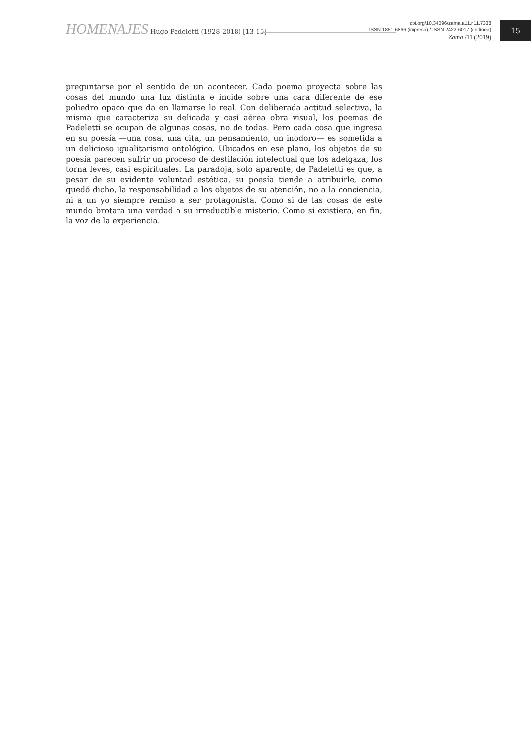HOMENAJES Hugo Padeletti (1928-2018) [13-15]
doi.org/10.34096/zama.a11.n11.7338
ISSN 1851-6866 (impresa) / ISSN 2422-6017 (en línea)
Zama /11 (2019)
15
preguntarse por el sentido de un acontecer. Cada poema proyecta sobre las cosas del mundo una luz distinta e incide sobre una cara diferente de ese poliedro opaco que da en llamarse lo real. Con deliberada actitud selectiva, la misma que caracteriza su delicada y casi aérea obra visual, los poemas de Padeletti se ocupan de algunas cosas, no de todas. Pero cada cosa que ingresa en su poesía —una rosa, una cita, un pensamiento, un inodoro— es sometida a un delicioso igualitarismo ontológico. Ubicados en ese plano, los objetos de su poesía parecen sufrir un proceso de destilación intelectual que los adelgaza, los torna leves, casi espirituales. La paradoja, solo aparente, de Padeletti es que, a pesar de su evidente voluntad estética, su poesía tiende a atribuirle, como quedó dicho, la responsabilidad a los objetos de su atención, no a la conciencia, ni a un yo siempre remiso a ser protagonista. Como si de las cosas de este mundo brotara una verdad o su irreductible misterio. Como si existiera, en fin, la voz de la experiencia.